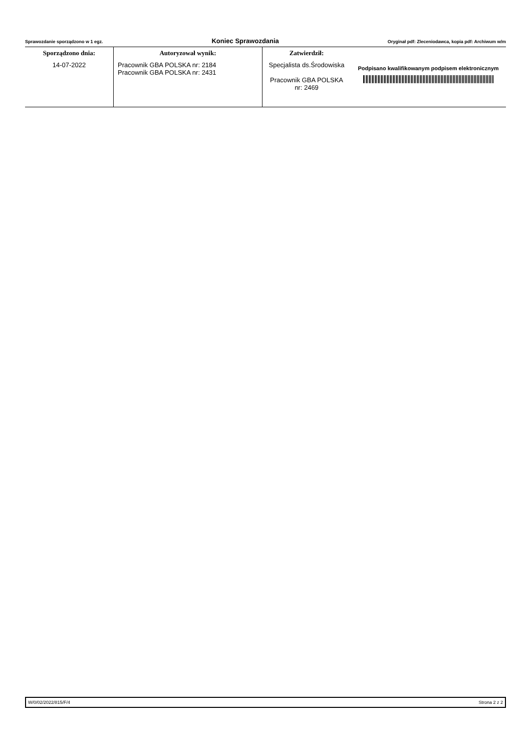Sprawozdanie sporządzono w 1 egz. Koniec Sprawozdania Oryginał pdf: Zleceniodawca, kopia pdf: Archiwum w/m
| Sporządzono dnia: | Autoryzował wynik: | Zatwierdził: | |
| --- | --- | --- | --- |
| 14-07-2022 | Pracownik GBA POLSKA nr: 2184 Pracownik GBA POLSKA nr: 2431 | Specjalista ds.Środowiska Pracownik GBA POLSKA nr: 2469 | Podpisano kwalifikowanym podpisem elektronicznym |
W/0/02/2022/815/F/4 Strona 2 z 2